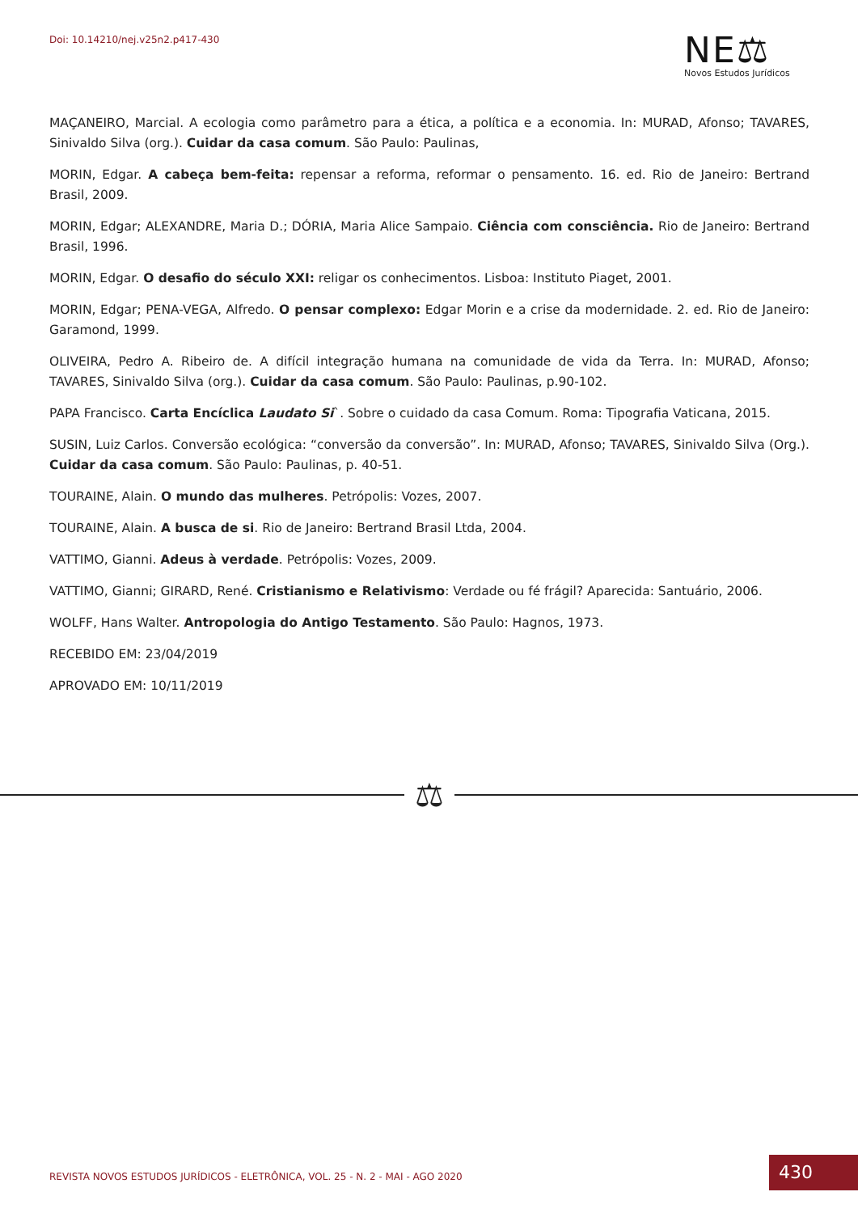Doi: 10.14210/nej.v25n2.p417-430
NE⚖
Novos Estudos Jurídicos
MAÇANEIRO, Marcial. A ecologia como parâmetro para a ética, a política e a economia. In: MURAD, Afonso; TAVARES, Sinivaldo Silva (org.). Cuidar da casa comum. São Paulo: Paulinas,
MORIN, Edgar. A cabeça bem-feita: repensar a reforma, reformar o pensamento. 16. ed. Rio de Janeiro: Bertrand Brasil, 2009.
MORIN, Edgar; ALEXANDRE, Maria D.; DÓRIA, Maria Alice Sampaio. Ciência com consciência. Rio de Janeiro: Bertrand Brasil, 1996.
MORIN, Edgar. O desafio do século XXI: religar os conhecimentos. Lisboa: Instituto Piaget, 2001.
MORIN, Edgar; PENA-VEGA, Alfredo. O pensar complexo: Edgar Morin e a crise da modernidade. 2. ed. Rio de Janeiro: Garamond, 1999.
OLIVEIRA, Pedro A. Ribeiro de. A difícil integração humana na comunidade de vida da Terra. In: MURAD, Afonso; TAVARES, Sinivaldo Silva (org.). Cuidar da casa comum. São Paulo: Paulinas, p.90-102.
PAPA Francisco. Carta Encíclica Laudato Si`. Sobre o cuidado da casa Comum. Roma: Tipografia Vaticana, 2015.
SUSIN, Luiz Carlos. Conversão ecológica: “conversão da conversão”. In: MURAD, Afonso; TAVARES, Sinivaldo Silva (Org.). Cuidar da casa comum. São Paulo: Paulinas, p. 40-51.
TOURAINE, Alain. O mundo das mulheres. Petrópolis: Vozes, 2007.
TOURAINE, Alain. A busca de si. Rio de Janeiro: Bertrand Brasil Ltda, 2004.
VATTIMO, Gianni. Adeus à verdade. Petrópolis: Vozes, 2009.
VATTIMO, Gianni; GIRARD, René. Cristianismo e Relativismo: Verdade ou fé frágil? Aparecida: Santuário, 2006.
WOLFF, Hans Walter. Antropologia do Antigo Testamento. São Paulo: Hagnos, 1973.
RECEBIDO EM: 23/04/2019
APROVADO EM: 10/11/2019
⚖
REVISTA NOVOS ESTUDOS JURÍDICOS - ELETRÔNICA, VOL. 25 - N. 2 - MAI - AGO 2020
430